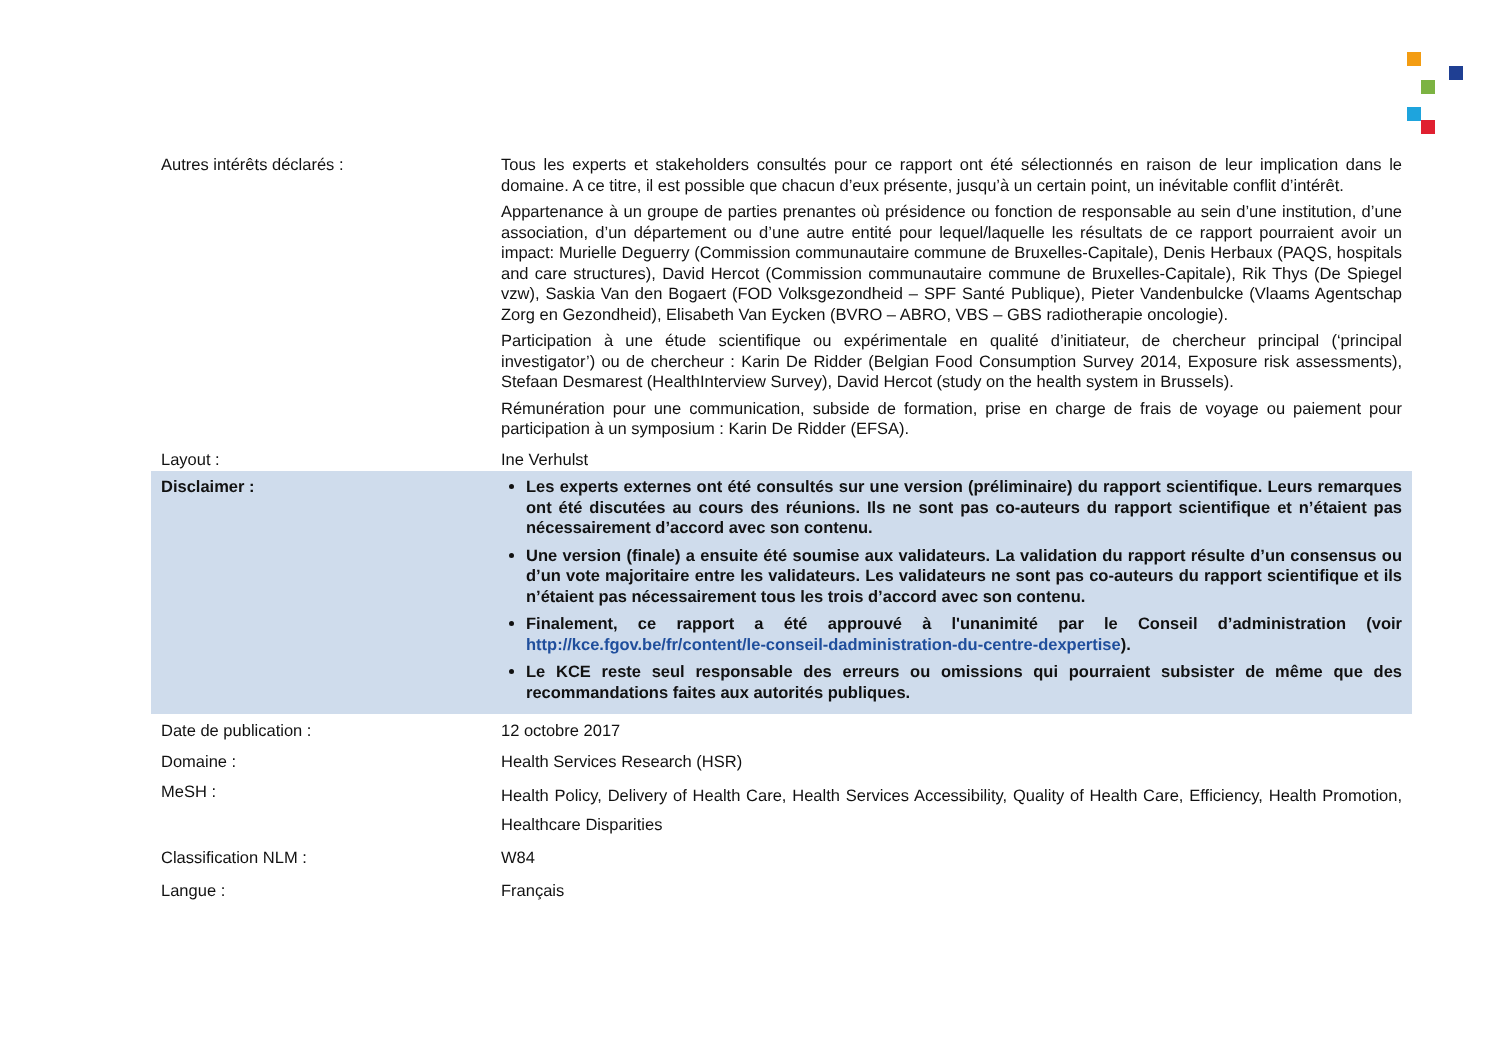| Autres intérêts déclarés : | Tous les experts et stakeholders consultés pour ce rapport ont été sélectionnés en raison de leur implication dans le domaine. A ce titre, il est possible que chacun d’eux présente, jusqu’à un certain point, un inévitable conflit d’intérêt. Appartenance à un groupe de parties prenantes où présidence ou fonction de responsable au sein d’une institution, d’une association, d’un département ou d’une autre entité pour lequel/laquelle les résultats de ce rapport pourraient avoir un impact: Murielle Deguerry (Commission communautaire commune de Bruxelles-Capitale), Denis Herbaux (PAQS, hospitals and care structures), David Hercot (Commission communautaire commune de Bruxelles-Capitale), Rik Thys (De Spiegel vzw), Saskia Van den Bogaert (FOD Volksgezondheid – SPF Santé Publique), Pieter Vandenbulcke (Vlaams Agentschap Zorg en Gezondheid), Elisabeth Van Eycken (BVRO – ABRO, VBS – GBS radiotherapie oncologie). Participation à une étude scientifique ou expérimentale en qualité d’initiateur, de chercheur principal (‘principal investigator’) ou de chercheur : Karin De Ridder (Belgian Food Consumption Survey 2014, Exposure risk assessments), Stefaan Desmarest (HealthInterview Survey), David Hercot (study on the health system in Brussels). Rémunération pour une communication, subside de formation, prise en charge de frais de voyage ou paiement pour participation à un symposium : Karin De Ridder (EFSA). |
| Layout : | Ine Verhulst |
| Disclaimer : | Les experts externes ont été consultés sur une version (préliminaire) du rapport scientifique. Leurs remarques ont été discutées au cours des réunions. Ils ne sont pas co-auteurs du rapport scientifique et n’étaient pas nécessairement d’accord avec son contenu. Une version (finale) a ensuite été soumise aux validateurs. La validation du rapport résulte d’un consensus ou d’un vote majoritaire entre les validateurs. Les validateurs ne sont pas co-auteurs du rapport scientifique et ils n’étaient pas nécessairement tous les trois d’accord avec son contenu. Finalement, ce rapport a été approuvé à l'unanimité par le Conseil d’administration (voir http://kce.fgov.be/fr/content/le-conseil-dadministration-du-centre-dexpertise ). Le KCE reste seul responsable des erreurs ou omissions qui pourraient subsister de même que des recommandations faites aux autorités publiques. |
| Date de publication : | 12 octobre 2017 |
| Domaine : | Health Services Research (HSR) |
| MeSH : | Health Policy, Delivery of Health Care, Health Services Accessibility, Quality of Health Care, Efficiency, Health Promotion, Healthcare Disparities |
| Classification NLM : | W84 |
| Langue : | Français |